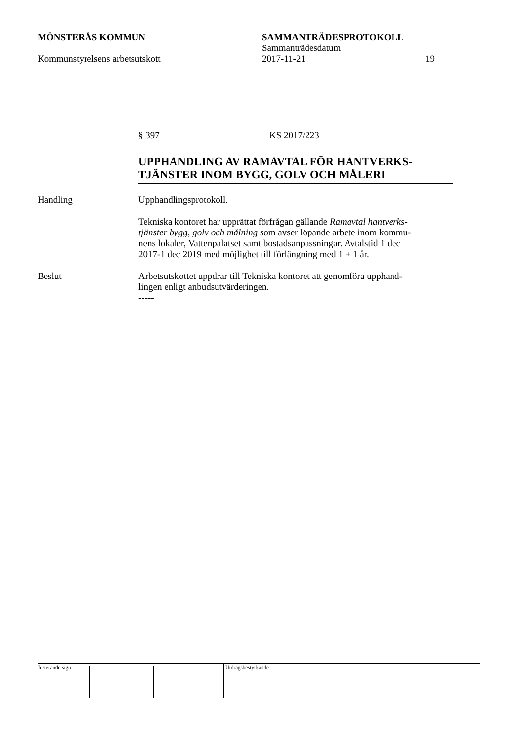MÖNSTERÅS KOMMUN SAMMANTRÄDESPROTOKOLL
Sammanträdesdatum
Kommunstyrelsens arbetsutskott 2017-11-21 19
§ 397 KS 2017/223
UPPHANDLING AV RAMAVTAL FÖR HANTVERKS-
TJÄNSTER INOM BYGG, GOLV OCH MÅLERI
Handling Upphandlingsprotokoll.
Tekniska kontoret har upprättat förfrågan gällande Ramavtal hantverks-
tjänster bygg, golv och målning som avser löpande arbete inom kommu-
nens lokaler, Vattenpalatset samt bostadsanpassningar. Avtalstid 1 dec
2017-1 dec 2019 med möjlighet till förlängning med 1 + 1 år.
Beslut Arbetsutskottet uppdrar till Tekniska kontoret att genomföra upphand-
lingen enligt anbudsutvärderingen.
-----
Justerande sign Utdragsbestyrkande